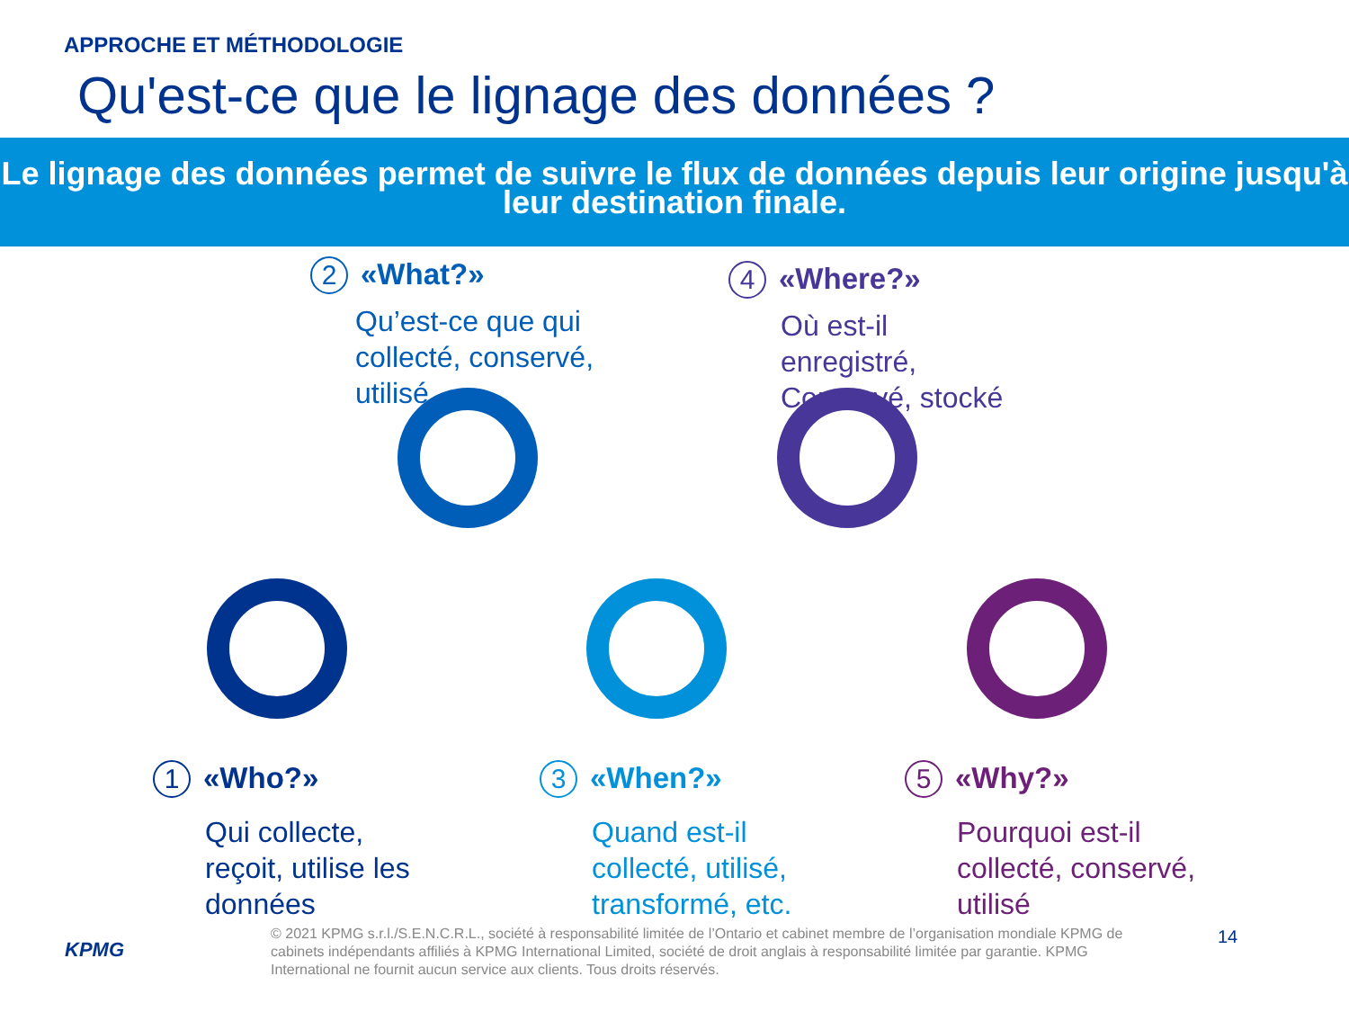APPROCHE ET MÉTHODOLOGIE
Qu'est-ce que le lignage des données ?
Le lignage des données permet de suivre le flux de données depuis leur origine jusqu'à leur destination finale.
2 «What?»
Qu’est-ce que qui collecté, conservé, utilisé
4 «Where?»
Où est-il enregistré, Conservé, stocké
1 «Who?»
Qui collecte, reçoit, utilise les données
3 «When?»
Quand est-il collecté, utilisé, transformé, etc.
5 «Why?»
Pourquoi est-il collecté, conservé, utilisé
KPMG
© 2021 KPMG s.r.l./S.E.N.C.R.L., société à responsabilité limitée de l’Ontario et cabinet membre de l’organisation mondiale KPMG de cabinets indépendants affiliés à KPMG International Limited, société de droit anglais à responsabilité limitée par garantie. KPMG International ne fournit aucun service aux clients. Tous droits réservés.
14